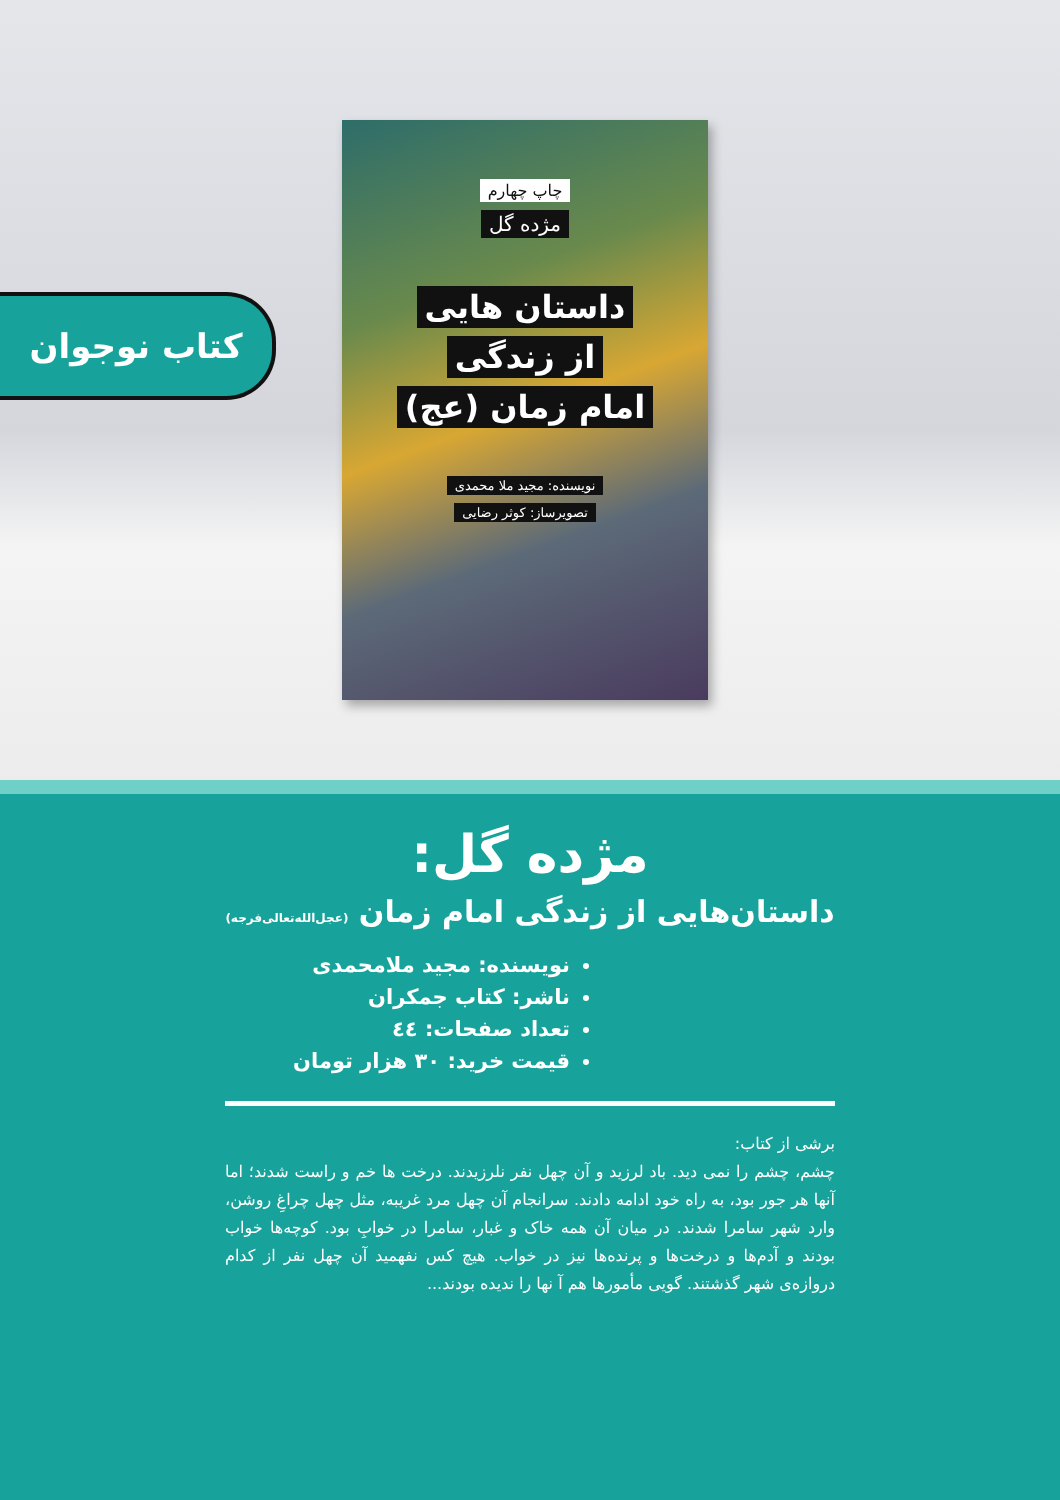کتاب نوجوان
چاپ چهارم
مژده گل
داستان هایی
از زندگی
امام زمان (عج)
نویسنده: مجید ملا محمدی
تصویرساز: کوثر رضایی
مژده گل:
داستان‌هایی از زندگی امام زمان (عجل‌الله‌تعالی‌فرجه)
نویسنده: مجید ملامحمدی
ناشر: کتاب جمکران
تعداد صفحات: ٤٤
قیمت خرید: ۳۰ هزار تومان
برشی از کتاب:
چشم، چشم را نمی دید. باد لرزید و آن چهل نفر نلرزیدند. درخت ها خم و راست شدند؛ اما آنها هر جور بود، به راه خود ادامه دادند. سرانجام آن چهل مرد غریبه، مثل چهل چراغِ روشن، وارد شهر سامرا شدند. در میان آن همه خاک و غبار، سامرا در خوابِ بود. کوچه‌ها خواب بودند و آدم‌ها و درخت‌ها و پرنده‌ها نیز در خواب. هیچ کس نفهمید آن چهل نفر از کدام دروازه‌ی شهر گذشتند. گویی مأمورها هم آ نها را ندیده بودند...